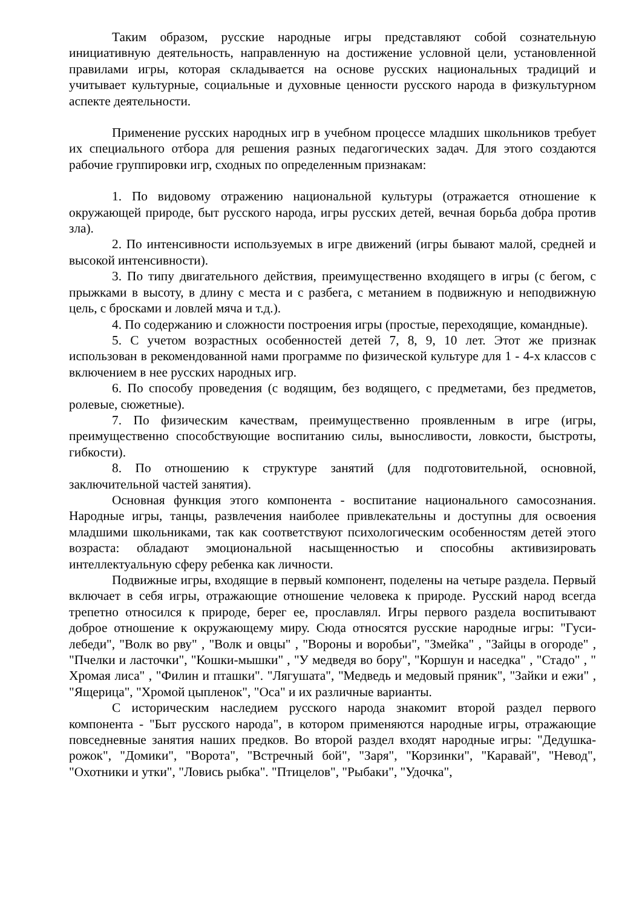Таким образом, русские народные игры представляют собой сознательную инициативную деятельность, направленную на достижение условной цели, установленной правилами игры, которая складывается на основе русских национальных традиций и учитывает культурные, социальные и духовные ценности русского народа в физкультурном аспекте деятельности.
Применение русских народных игр в учебном процессе младших школьников требует их специального отбора для решения разных педагогических задач. Для этого создаются рабочие группировки игр, сходных по определенным признакам:
1. По видовому отражению национальной культуры (отражается отношение к окружающей природе, быт русского народа, игры русских детей, вечная борьба добра против зла).
2. По интенсивности используемых в игре движений (игры бывают малой, средней и высокой интенсивности).
3. По типу двигательного действия, преимущественно входящего в игры (с бегом, с прыжками в высоту, в длину с места и с разбега, с метанием в подвижную и неподвижную цель, с бросками и ловлей мяча и т.д.).
4. По содержанию и сложности построения игры (простые, переходящие, командные).
5. С учетом возрастных особенностей детей 7, 8, 9, 10 лет. Этот же признак использован в рекомендованной нами программе по физической культуре для 1 - 4-х классов с включением в нее русских народных игр.
6. По способу проведения (с водящим, без водящего, с предметами, без предметов, ролевые, сюжетные).
7. По физическим качествам, преимущественно проявленным в игре (игры, преимущественно способствующие воспитанию силы, выносливости, ловкости, быстроты, гибкости).
8. По отношению к структуре занятий (для подготовительной, основной, заключительной частей занятия).
Основная функция этого компонента - воспитание национального самосознания. Народные игры, танцы, развлечения наиболее привлекательны и доступны для освоения младшими школьниками, так как соответствуют психологическим особенностям детей этого возраста: обладают эмоциональной насыщенностью и способны активизировать интеллектуальную сферу ребенка как личности.
Подвижные игры, входящие в первый компонент, поделены на четыре раздела. Первый включает в себя игры, отражающие отношение человека к природе. Русский народ всегда трепетно относился к природе, берег ее, прославлял. Игры первого раздела воспитывают доброе отношение к окружающему миру. Сюда относятся русские народные игры: "Гуси-лебеди", "Волк во рву" , "Волк и овцы" , "Вороны и воробьи", "Змейка" , "Зайцы в огороде" , "Пчелки и ласточки", "Кошки-мышки" , "У медведя во бору", "Коршун и наседка" , "Стадо" , " Хромая лиса" , "Филин и пташки". "Лягушата", "Медведь и медовый пряник", "Зайки и ежи" , "Ящерица", "Хромой цыпленок", "Оса" и их различные варианты.
С историческим наследием русского народа знакомит второй раздел первого компонента - "Быт русского народа", в котором применяются народные игры, отражающие повседневные занятия наших предков. Во второй раздел входят народные игры: "Дедушка-рожок", "Домики", "Ворота", "Встречный бой", "Заря", "Корзинки", "Каравай", "Невод", "Охотники и утки", "Ловись рыбка". "Птицелов", "Рыбаки", "Удочка",